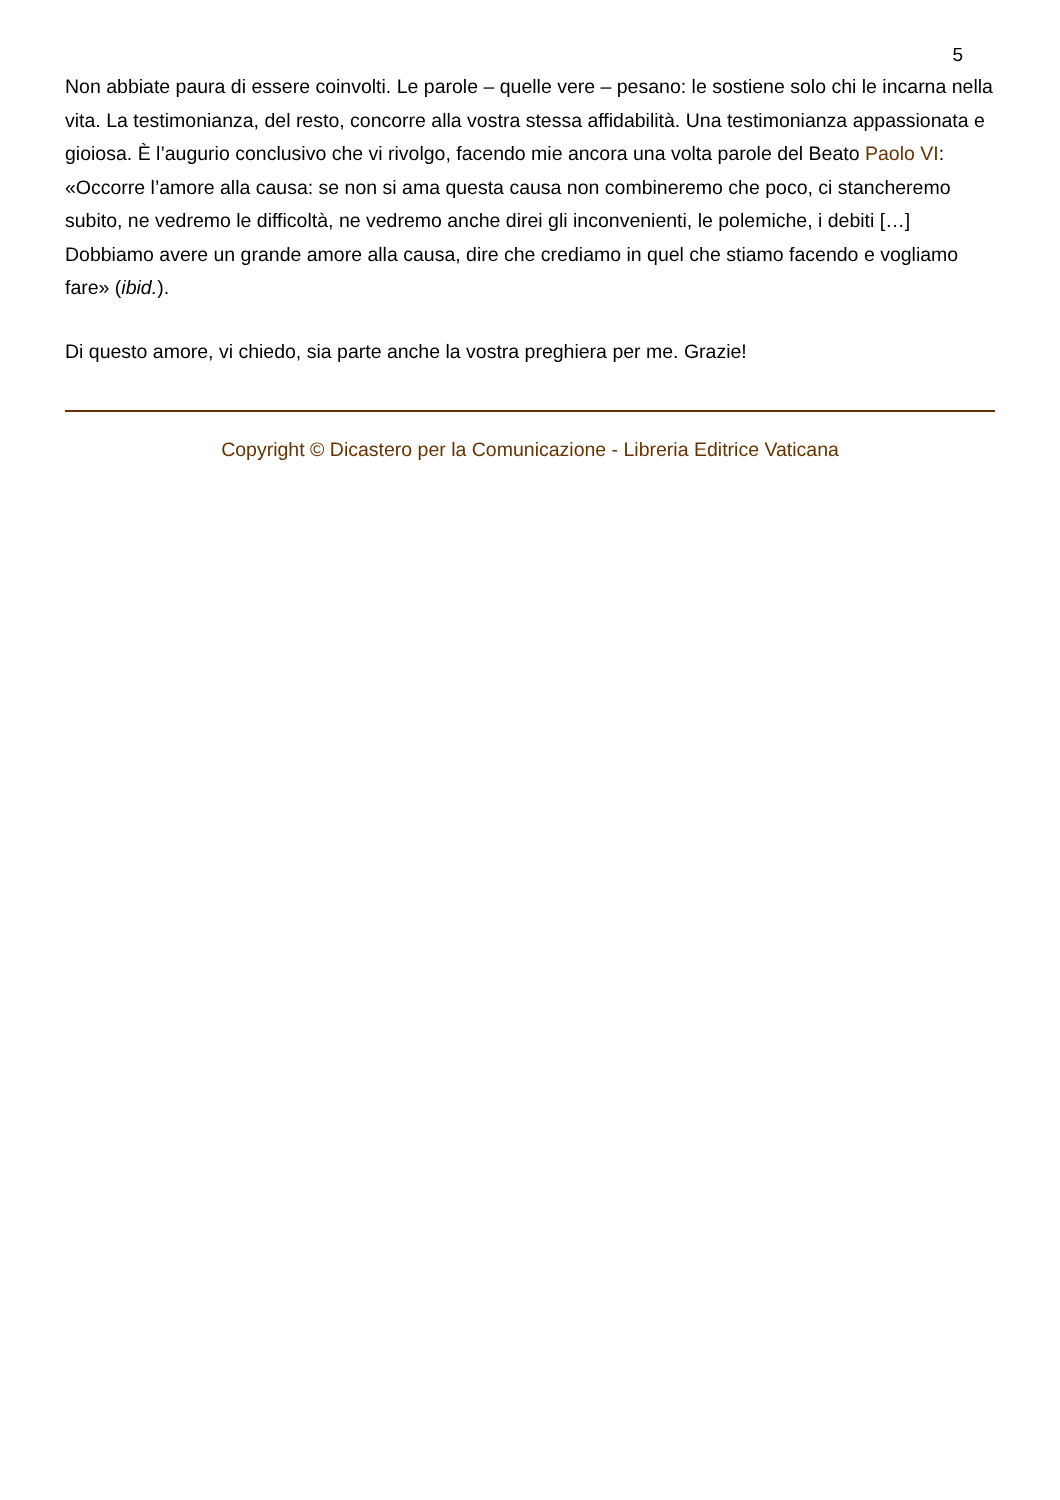5
Non abbiate paura di essere coinvolti. Le parole – quelle vere – pesano: le sostiene solo chi le incarna nella vita. La testimonianza, del resto, concorre alla vostra stessa affidabilità. Una testimonianza appassionata e gioiosa. È l’augurio conclusivo che vi rivolgo, facendo mie ancora una volta parole del Beato Paolo VI: «Occorre l’amore alla causa: se non si ama questa causa non combineremo che poco, ci stancheremo subito, ne vedremo le difficoltà, ne vedremo anche direi gli inconvenienti, le polemiche, i debiti […] Dobbiamo avere un grande amore alla causa, dire che crediamo in quel che stiamo facendo e vogliamo fare» (ibid.).
Di questo amore, vi chiedo, sia parte anche la vostra preghiera per me. Grazie!
Copyright © Dicastero per la Comunicazione - Libreria Editrice Vaticana